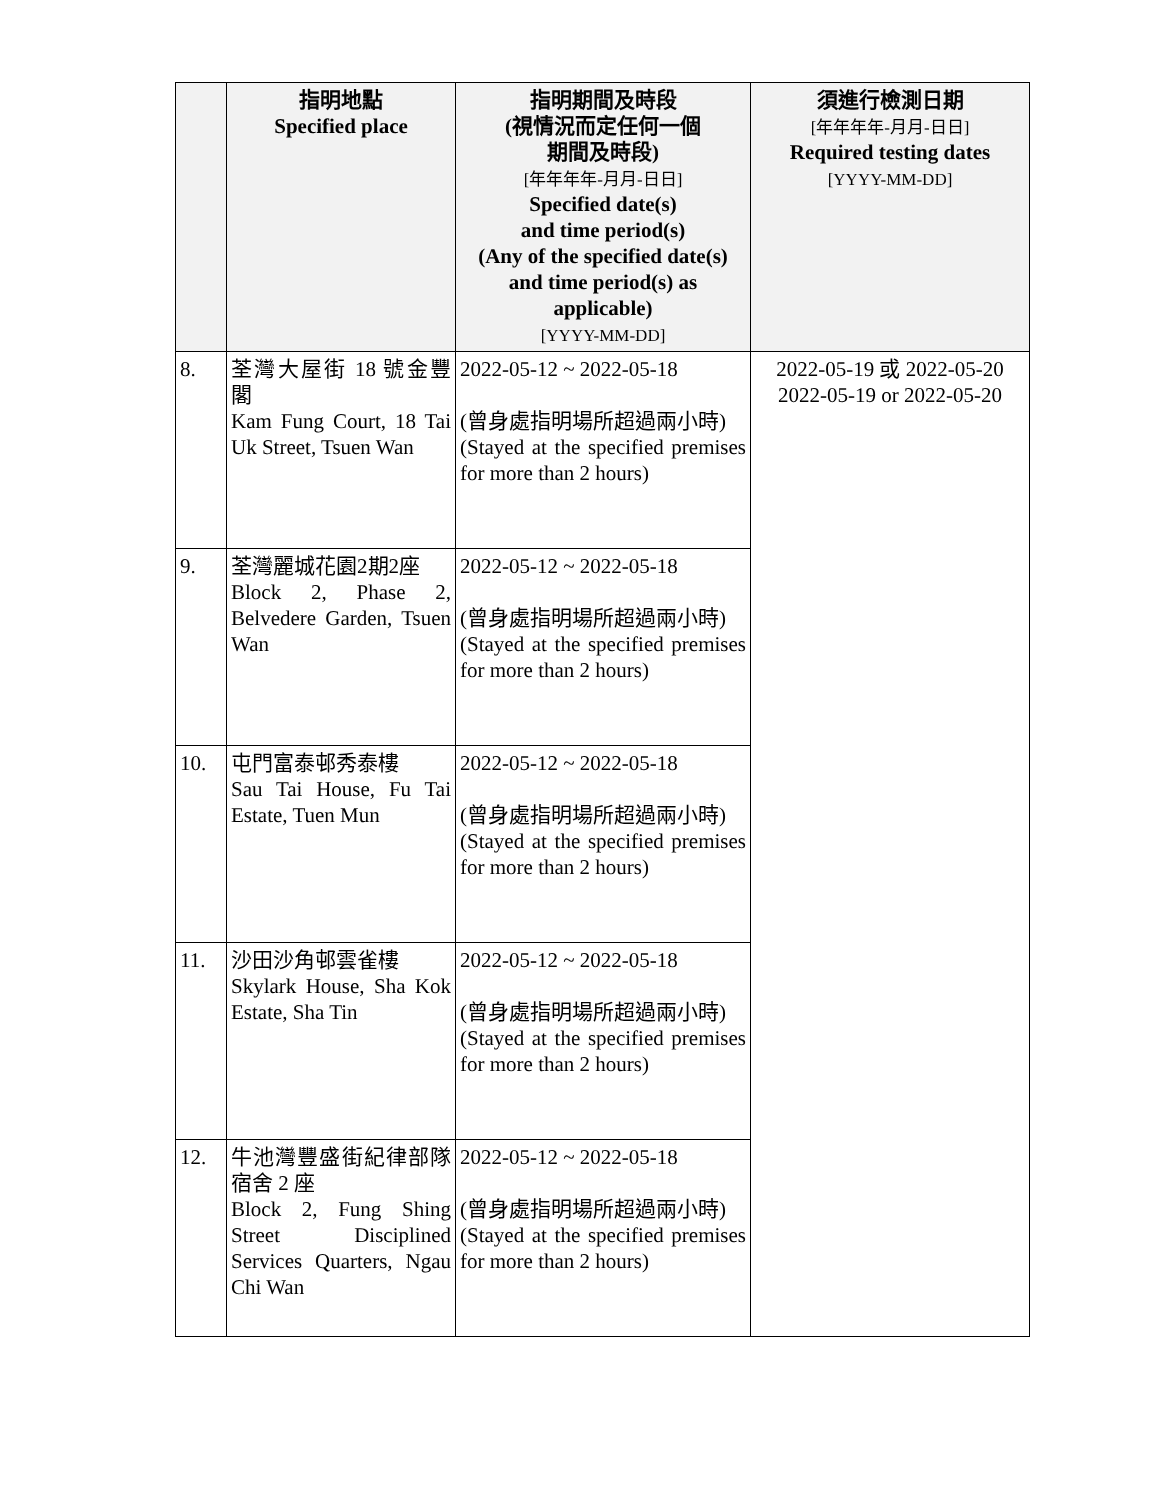| | 指明地點 Specified place | 指明期間及時段 (視情況而定任何一個 期間及時段) [年年年年-月月-日日] Specified date(s) and time period(s) (Any of the specified date(s) and time period(s) as applicable) [YYYY-MM-DD] | 須進行檢測日期 [年年年年-月月-日日] Required testing dates [YYYY-MM-DD] |
| --- | --- | --- | --- |
| 8. | 荃灣大屋街 18 號金豐閣 Kam Fung Court, 18 Tai Uk Street, Tsuen Wan | 2022-05-12 ~ 2022-05-18 (曾身處指明場所超過兩小時) (Stayed at the specified premises for more than 2 hours) | 2022-05-19 或 2022-05-20 2022-05-19 or 2022-05-20 |
| 9. | 荃灣麗城花園2期2座 Block 2, Phase 2, Belvedere Garden, Tsuen Wan | 2022-05-12 ~ 2022-05-18 (曾身處指明場所超過兩小時) (Stayed at the specified premises for more than 2 hours) | |
| 10. | 屯門富泰邨秀泰樓 Sau Tai House, Fu Tai Estate, Tuen Mun | 2022-05-12 ~ 2022-05-18 (曾身處指明場所超過兩小時) (Stayed at the specified premises for more than 2 hours) | |
| 11. | 沙田沙角邨雲雀樓 Skylark House, Sha Kok Estate, Sha Tin | 2022-05-12 ~ 2022-05-18 (曾身處指明場所超過兩小時) (Stayed at the specified premises for more than 2 hours) | |
| 12. | 牛池灣豐盛街紀律部隊宿舍 2 座 Block 2, Fung Shing Street Disciplined Services Quarters, Ngau Chi Wan | 2022-05-12 ~ 2022-05-18 (曾身處指明場所超過兩小時) (Stayed at the specified premises for more than 2 hours) | |